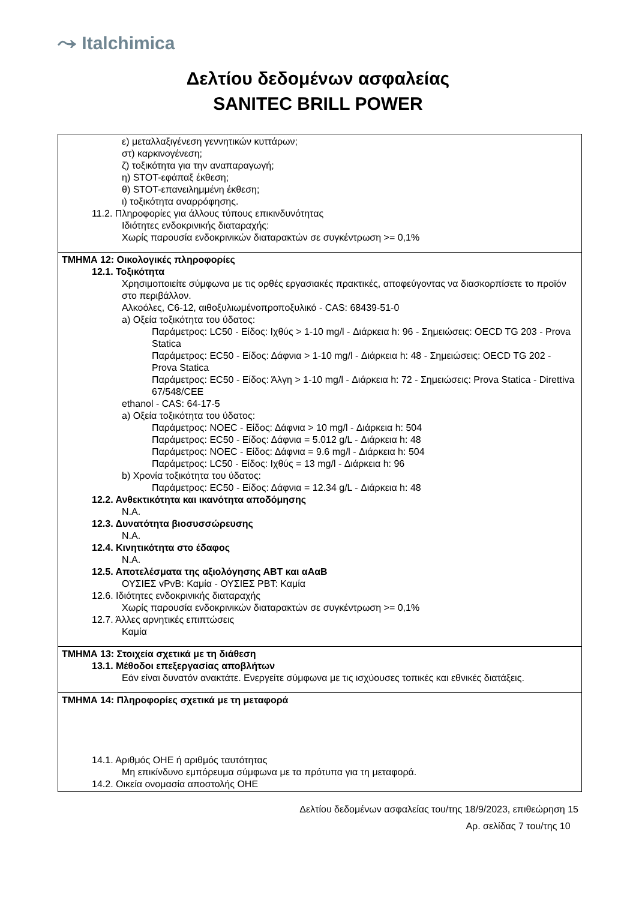⤳ Italchimica
Δελτίου δεδομένων ασφαλείας
SANITEC BRILL POWER
ε) μεταλλαξιγένεση γεννητικών κυττάρων;
στ) καρκινογένεση;
ζ) τοξικότητα για την αναπαραγωγή;
η) STOT-εφάπαξ έκθεση;
θ) STOT-επανειλημμένη έκθεση;
ι) τοξικότητα αναρρόφησης.
11.2. Πληροφορίες για άλλους τύπους επικινδυνότητας
Ιδιότητες ενδοκρινικής διαταραχής:
Χωρίς παρουσία ενδοκρινικών διαταρακτών σε συγκέντρωση >= 0,1%
ΤΜΗΜΑ 12: Οικολογικές πληροφορίες
12.1. Τοξικότητα
Χρησιμοποιείτε σύμφωνα με τις ορθές εργασιακές πρακτικές, αποφεύγοντας να διασκορπίσετε το προϊόν στο περιβάλλον.
Αλκοόλες, C6-12, αιθοξυλιωμένοπροποξυλικό - CAS: 68439-51-0
a) Οξεία τοξικότητα του ύδατος:
Παράμετρος: LC50 - Είδος: Ιχθύς > 1-10 mg/l - Διάρκεια h: 96 - Σημειώσεις: OECD TG 203 - Prova Statica
Παράμετρος: EC50 - Είδος: Δάφνια > 1-10 mg/l - Διάρκεια h: 48 - Σημειώσεις: OECD TG 202 - Prova Statica
Παράμετρος: EC50 - Είδος: Άλγη > 1-10 mg/l - Διάρκεια h: 72 - Σημειώσεις: Prova Statica - Direttiva 67/548/CEE
ethanol - CAS: 64-17-5
a) Οξεία τοξικότητα του ύδατος:
Παράμετρος: NOEC - Είδος: Δάφνια > 10 mg/l - Διάρκεια h: 504
Παράμετρος: EC50 - Είδος: Δάφνια = 5.012 g/L - Διάρκεια h: 48
Παράμετρος: NOEC - Είδος: Δάφνια = 9.6 mg/l - Διάρκεια h: 504
Παράμετρος: LC50 - Είδος: Ιχθύς = 13 mg/l - Διάρκεια h: 96
b) Χρονία τοξικότητα του ύδατος:
Παράμετρος: EC50 - Είδος: Δάφνια = 12.34 g/L - Διάρκεια h: 48
12.2. Ανθεκτικότητα και ικανότητα αποδόμησης
N.A.
12.3. Δυνατότητα βιοσυσσώρευσης
N.A.
12.4. Κινητικότητα στο έδαφος
N.A.
12.5. Αποτελέσματα της αξιολόγησης ΑΒΤ και αΑαΒ
ΟΥΣΙΕΣ vPvB: Καμία - ΟΥΣΙΕΣ PBT: Καμία
12.6. Ιδιότητες ενδοκρινικής διαταραχής
Χωρίς παρουσία ενδοκρινικών διαταρακτών σε συγκέντρωση >= 0,1%
12.7. Άλλες αρνητικές επιπτώσεις
Καμία
ΤΜΗΜΑ 13: Στοιχεία σχετικά με τη διάθεση
13.1. Μέθοδοι επεξεργασίας αποβλήτων
Εάν είναι δυνατόν ανακτάτε. Ενεργείτε σύμφωνα με τις ισχύουσες τοπικές και εθνικές διατάξεις.
ΤΜΗΜΑ 14: Πληροφορίες σχετικά με τη μεταφορά
14.1. Αριθμός ΟΗΕ ή αριθμός ταυτότητας
Μη επικίνδυνο εμπόρευμα σύμφωνα με τα πρότυπα για τη μεταφορά.
14.2. Οικεία ονομασία αποστολής ΟΗΕ
Δελτίου δεδομένων ασφαλείας του/της 18/9/2023, επιθεώρηση 15
Αρ. σελίδας 7 του/της 10